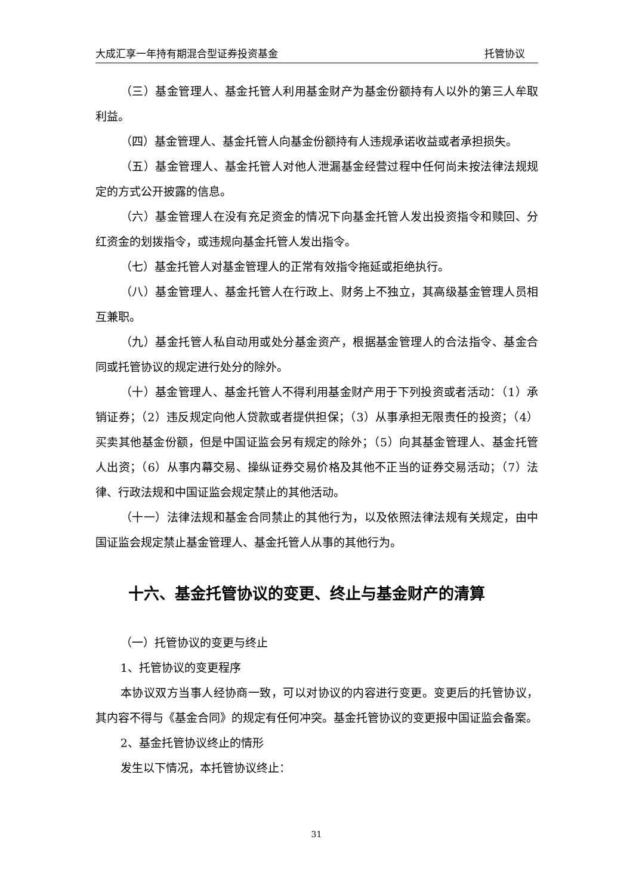大成汇享一年持有期混合型证券投资基金 托管协议
（三）基金管理人、基金托管人利用基金财产为基金份额持有人以外的第三人牟取利益。
（四）基金管理人、基金托管人向基金份额持有人违规承诺收益或者承担损失。
（五）基金管理人、基金托管人对他人泄漏基金经营过程中任何尚未按法律法规规定的方式公开披露的信息。
（六）基金管理人在没有充足资金的情况下向基金托管人发出投资指令和赎回、分红资金的划拨指令，或违规向基金托管人发出指令。
（七）基金托管人对基金管理人的正常有效指令拖延或拒绝执行。
（八）基金管理人、基金托管人在行政上、财务上不独立，其高级基金管理人员相互兼职。
（九）基金托管人私自动用或处分基金资产，根据基金管理人的合法指令、基金合同或托管协议的规定进行处分的除外。
（十）基金管理人、基金托管人不得利用基金财产用于下列投资或者活动：（1）承销证券；（2）违反规定向他人贷款或者提供担保；（3）从事承担无限责任的投资；（4）买卖其他基金份额，但是中国证监会另有规定的除外；（5）向其基金管理人、基金托管人出资；（6）从事内幕交易、操纵证券交易价格及其他不正当的证券交易活动；（7）法律、行政法规和中国证监会规定禁止的其他活动。
（十一）法律法规和基金合同禁止的其他行为，以及依照法律法规有关规定，由中国证监会规定禁止基金管理人、基金托管人从事的其他行为。
十六、基金托管协议的变更、终止与基金财产的清算
（一）托管协议的变更与终止
1、托管协议的变更程序
本协议双方当事人经协商一致，可以对协议的内容进行变更。变更后的托管协议，其内容不得与《基金合同》的规定有任何冲突。基金托管协议的变更报中国证监会备案。
2、基金托管协议终止的情形
发生以下情况，本托管协议终止：
31